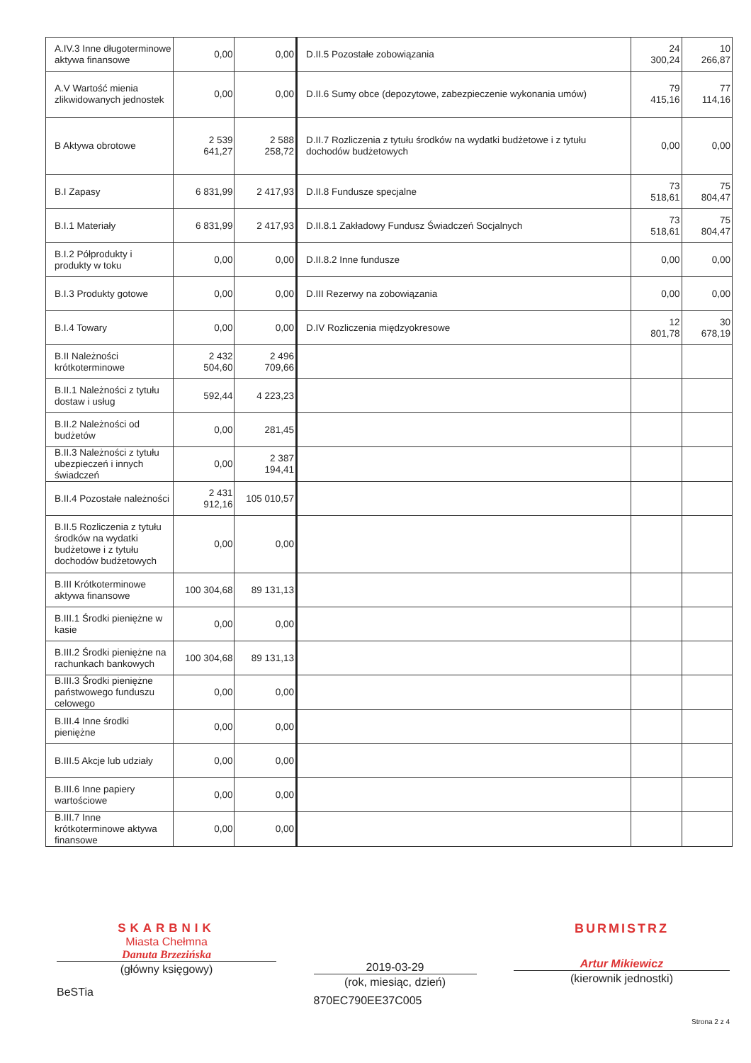| A.IV.3 Inne długoterminowe aktywa finansowe | 0,00 | 0,00 | D.II.5 Pozostałe zobowiązania | 24 300,24 | 10 266,87 |
| A.V Wartość mienia zlikwidowanych jednostek | 0,00 | 0,00 | D.II.6 Sumy obce (depozytowe, zabezpieczenie wykonania umów) | 79 415,16 | 77 114,16 |
| B Aktywa obrotowe | 2 539 641,27 | 2 588 258,72 | D.II.7 Rozliczenia z tytułu środków na wydatki budżetowe i z tytułu dochodów budżetowych | 0,00 | 0,00 |
| B.I Zapasy | 6 831,99 | 2 417,93 | D.II.8 Fundusze specjalne | 73 518,61 | 75 804,47 |
| B.I.1 Materiały | 6 831,99 | 2 417,93 | D.II.8.1 Zakładowy Fundusz Świadczeń Socjalnych | 73 518,61 | 75 804,47 |
| B.I.2 Półprodukty i produkty w toku | 0,00 | 0,00 | D.II.8.2 Inne fundusze | 0,00 | 0,00 |
| B.I.3 Produkty gotowe | 0,00 | 0,00 | D.III Rezerwy na zobowiązania | 0,00 | 0,00 |
| B.I.4 Towary | 0,00 | 0,00 | D.IV Rozliczenia międzyokresowe | 12 801,78 | 30 678,19 |
| B.II Należności krótkoterminowe | 2 432 504,60 | 2 496 709,66 | | | |
| B.II.1 Należności z tytułu dostaw i usług | 592,44 | 4 223,23 | | | |
| B.II.2 Należności od budżetów | 0,00 | 281,45 | | | |
| B.II.3 Należności z tytułu ubezpieczeń i innych świadczeń | 0,00 | 2 387 194,41 | | | |
| B.II.4 Pozostałe należności | 2 431 912,16 | 105 010,57 | | | |
| B.II.5 Rozliczenia z tytułu środków na wydatki budżetowe i z tytułu dochodów budżetowych | 0,00 | 0,00 | | | |
| B.III Krótkoterminowe aktywa finansowe | 100 304,68 | 89 131,13 | | | |
| B.III.1 Środki pieniężne w kasie | 0,00 | 0,00 | | | |
| B.III.2 Środki pieniężne na rachunkach bankowych | 100 304,68 | 89 131,13 | | | |
| B.III.3 Środki pieniężne państwowego funduszu celowego | 0,00 | 0,00 | | | |
| B.III.4 Inne środki pieniężne | 0,00 | 0,00 | | | |
| B.III.5 Akcje lub udziały | 0,00 | 0,00 | | | |
| B.III.6 Inne papiery wartościowe | 0,00 | 0,00 | | | |
| B.III.7 Inne krótkoterminowe aktywa finansowe | 0,00 | 0,00 | | | |
SKARBNIK
Miasta Chełmna
Danuta Brzezińska
(główny księgowy)
BeSTia
2019-03-29
(rok, miesiąc, dzień)
870EC790EE37C005
BURMISTRZ
Artur Mikiewicz
(kierownik jednostki)
Strona 2 z 4